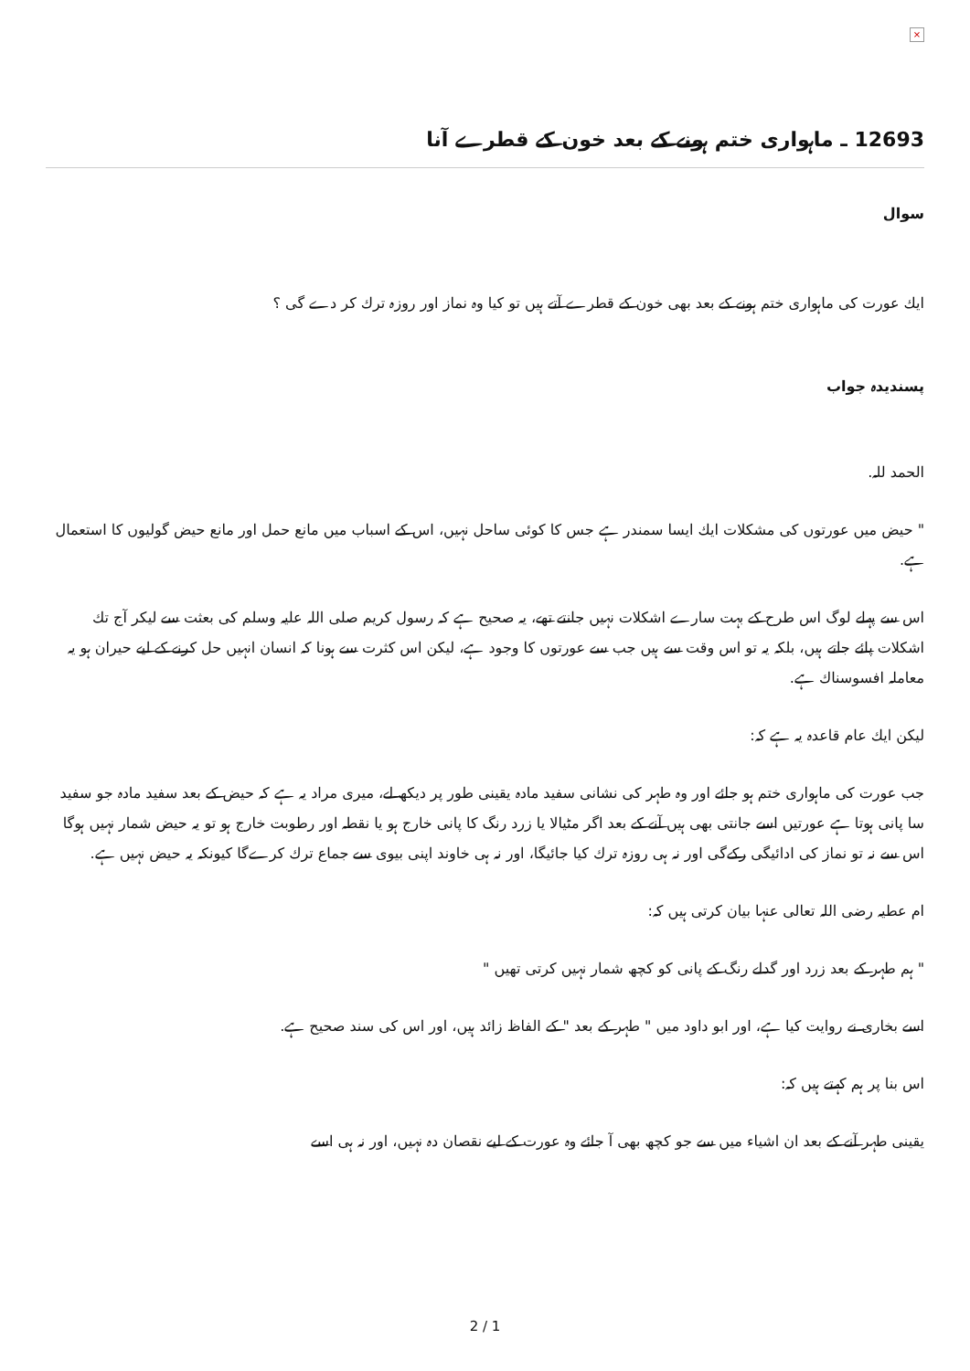×
12693 ـ ماہواری ختم ہونے كے بعد خون كے قطرے آنا
سوال
ايك عورت كى ماہوارى ختم ہونے كے بعد بھى خون كے قطرے آتے ہيں تو كيا وہ نماز اور روزہ ترك كر دے گى ؟
پسنديدہ جواب
الحمد للہ.
" حيض ميں عورتوں كى مشكلات ايك ايسا سمندر ہے جس كا كوئى ساحل نہيں، اس كے اسباب ميں مانع حمل اور مانع حيض گوليوں كا استعمال ہے.
اس سے پہلے لوگ اس طرح كے بہت سارے اشكلات نہيں جانتے تھے، يہ صحيح ہے كہ رسول كريم صلى اللہ عليہ وسلم كى بعثت سے ليكر آج تك اشكلات پائے جاتے ہيں، بلكہ يہ تو اس وقت سے ہيں جب سے عورتوں كا وجود ہے، ليكن اس كثرت سے ہونا كہ انسان انہيں حل كرنے كے ليے حيران ہو يہ معاملہ افسوسناك ہے.
ليكن ايك عام قاعدہ يہ ہے كہ:
جب عورت كى ماہوارى ختم ہو جائے اور وہ طہر كى نشانى سفيد مادہ يقينى طور پر ديكھ لے، ميرى مراد يہ ہے كہ حيض كے بعد سفيد مادہ جو سفيد سا پانى ہوتا ہے عورتيں اسے جانتى بھى ہيں آنے كے بعد اگر مٹيالا يا زرد رنگ كا پانى خارج ہو يا نقطہ اور رطوبت خارج ہو تو يہ حيض شمار نہيں ہوگا اس سے نہ تو نماز كى ادائيگى ركےگى اور نہ ہى روزہ ترك كيا جائيگا، اور نہ ہى خاوند اپنى بيوى سے جماع ترك كرےگا كيونكہ يہ حيض نہيں ہے.
ام عطيہ رضى اللہ تعالى عنہا بيان كرتى ہيں كہ:
" ہم طہر كے بعد زرد اور گدلے رنگ كے پانى كو كچھ شمار نہيں كرتى تھيں "
اسے بخارى نے روايت كيا ہے، اور ابو داود ميں " طہر كے بعد " كے الفاظ زائد ہيں، اور اس كى سند صحيح ہے.
اس بنا پر ہم كہتے ہيں كہ:
يقينى طہر آنے كے بعد ان اشياء ميں سے جو كچھ بھى آ جائے وہ عورت كے ليے نقصان دہ نہيں، اور نہ ہى اسے
2 / 1